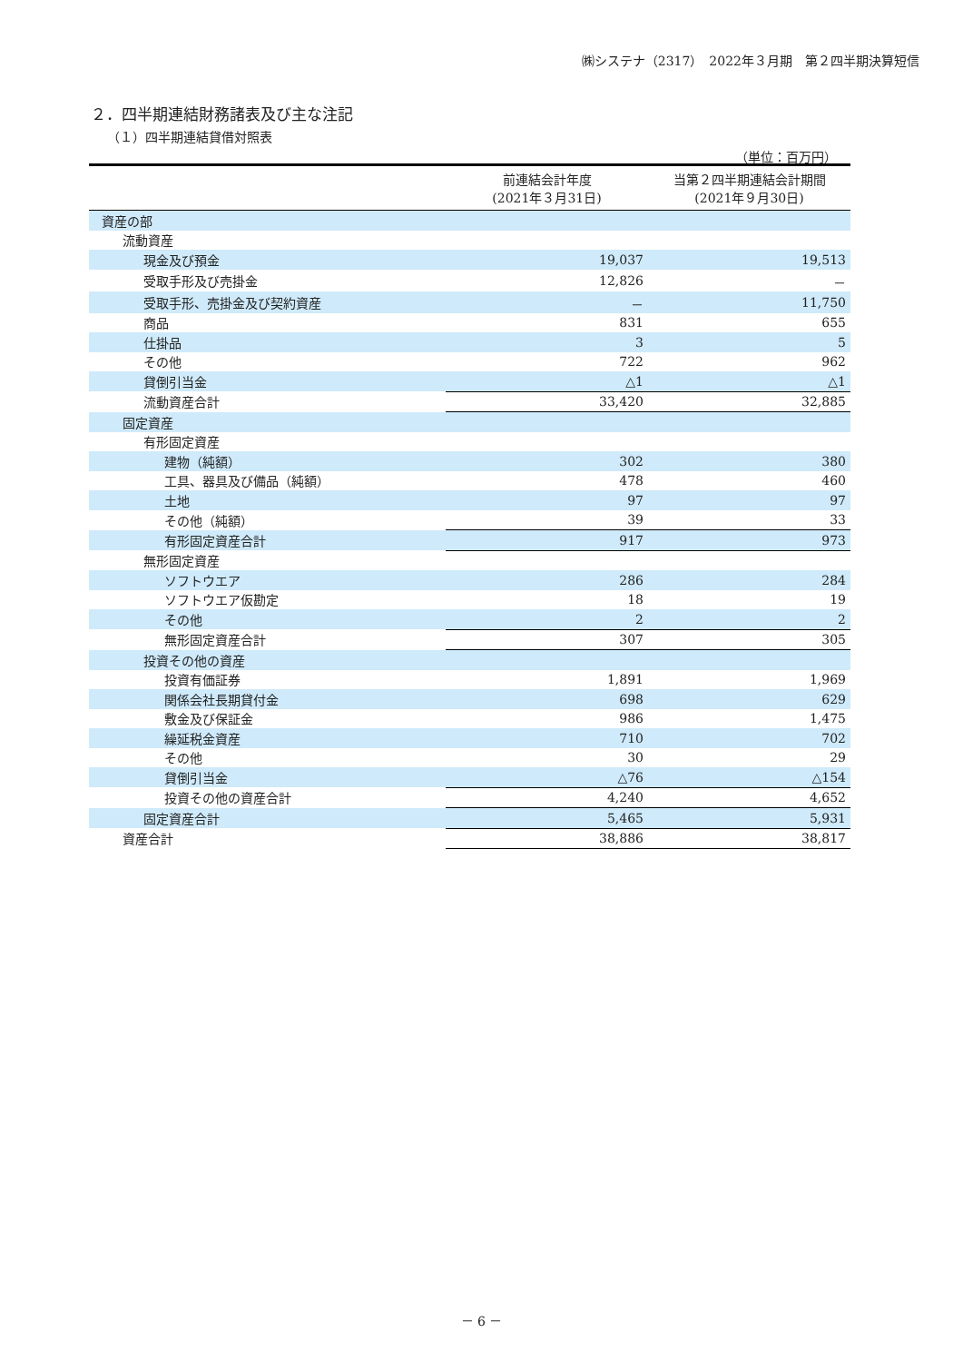㈱システナ（2317）　2022年３月期　第２四半期決算短信
２．四半期連結財務諸表及び主な注記
（１）四半期連結貸借対照表
（単位：百万円）
| | 前連結会計年度 (2021年３月31日) | 当第２四半期連結会計期間 (2021年９月30日) |
| --- | --- | --- |
| 資産の部 | | |
| 流動資産 | | |
| 現金及び預金 | 19,037 | 19,513 |
| 受取手形及び売掛金 | 12,826 | － |
| 受取手形、売掛金及び契約資産 | － | 11,750 |
| 商品 | 831 | 655 |
| 仕掛品 | 3 | 5 |
| その他 | 722 | 962 |
| 貸倒引当金 | △1 | △1 |
| 流動資産合計 | 33,420 | 32,885 |
| 固定資産 | | |
| 有形固定資産 | | |
| 建物（純額） | 302 | 380 |
| 工具、器具及び備品（純額） | 478 | 460 |
| 土地 | 97 | 97 |
| その他（純額） | 39 | 33 |
| 有形固定資産合計 | 917 | 973 |
| 無形固定資産 | | |
| ソフトウエア | 286 | 284 |
| ソフトウエア仮勘定 | 18 | 19 |
| その他 | 2 | 2 |
| 無形固定資産合計 | 307 | 305 |
| 投資その他の資産 | | |
| 投資有価証券 | 1,891 | 1,969 |
| 関係会社長期貸付金 | 698 | 629 |
| 敷金及び保証金 | 986 | 1,475 |
| 繰延税金資産 | 710 | 702 |
| その他 | 30 | 29 |
| 貸倒引当金 | △76 | △154 |
| 投資その他の資産合計 | 4,240 | 4,652 |
| 固定資産合計 | 5,465 | 5,931 |
| 資産合計 | 38,886 | 38,817 |
－ 6 －